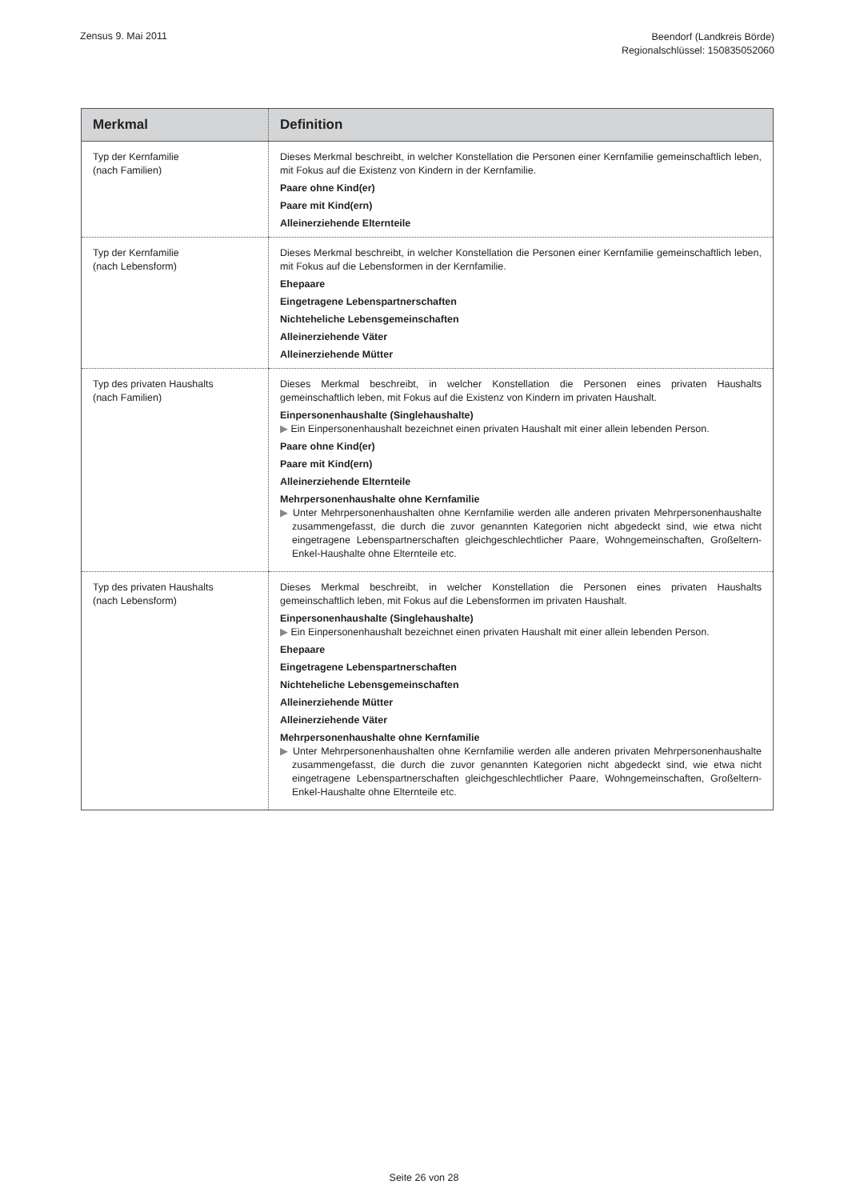Zensus 9. Mai 2011
Beendorf (Landkreis Börde)
Regionalschlüssel: 150835052060
| Merkmal | Definition |
| --- | --- |
| Typ der Kernfamilie (nach Familien) | Dieses Merkmal beschreibt, in welcher Konstellation die Personen einer Kernfamilie gemeinschaftlich leben, mit Fokus auf die Existenz von Kindern in der Kernfamilie. Paare ohne Kind(er) Paare mit Kind(ern) Alleinerziehende Elternteile |
| Typ der Kernfamilie (nach Lebensform) | Dieses Merkmal beschreibt, in welcher Konstellation die Personen einer Kernfamilie gemeinschaftlich leben, mit Fokus auf die Lebensformen in der Kernfamilie. Ehepaare Eingetragene Lebenspartnerschaften Nichteheliche Lebensgemeinschaften Alleinerziehende Väter Alleinerziehende Mütter |
| Typ des privaten Haushalts (nach Familien) | Dieses Merkmal beschreibt, in welcher Konstellation die Personen eines privaten Haushalts gemeinschaftlich leben, mit Fokus auf die Existenz von Kindern im privaten Haushalt. Einpersonenhaushalte (Singlehaushalte) ▶ Ein Einpersonenhaushalt bezeichnet einen privaten Haushalt mit einer allein lebenden Person. Paare ohne Kind(er) Paare mit Kind(ern) Alleinerziehende Elternteile Mehrpersonenhaushalte ohne Kernfamilie ▶ Unter Mehrpersonenhaushalten ohne Kernfamilie werden alle anderen privaten Mehrpersonenhaushalte zusammengefasst, die durch die zuvor genannten Kategorien nicht abgedeckt sind, wie etwa nicht eingetragene Lebenspartnerschaften gleichgeschlechtlicher Paare, Wohngemeinschaften, Großeltern-Enkel-Haushalte ohne Elternteile etc. |
| Typ des privaten Haushalts (nach Lebensform) | Dieses Merkmal beschreibt, in welcher Konstellation die Personen eines privaten Haushalts gemeinschaftlich leben, mit Fokus auf die Lebensformen im privaten Haushalt. Einpersonenhaushalte (Singlehaushalte) ▶ Ein Einpersonenhaushalt bezeichnet einen privaten Haushalt mit einer allein lebenden Person. Ehepaare Eingetragene Lebenspartnerschaften Nichteheliche Lebensgemeinschaften Alleinerziehende Mütter Alleinerziehende Väter Mehrpersonenhaushalte ohne Kernfamilie ▶ Unter Mehrpersonenhaushalten ohne Kernfamilie werden alle anderen privaten Mehrpersonenhaushalte zusammengefasst, die durch die zuvor genannten Kategorien nicht abgedeckt sind, wie etwa nicht eingetragene Lebenspartnerschaften gleichgeschlechtlicher Paare, Wohngemeinschaften, Großeltern-Enkel-Haushalte ohne Elternteile etc. |
Seite 26 von 28